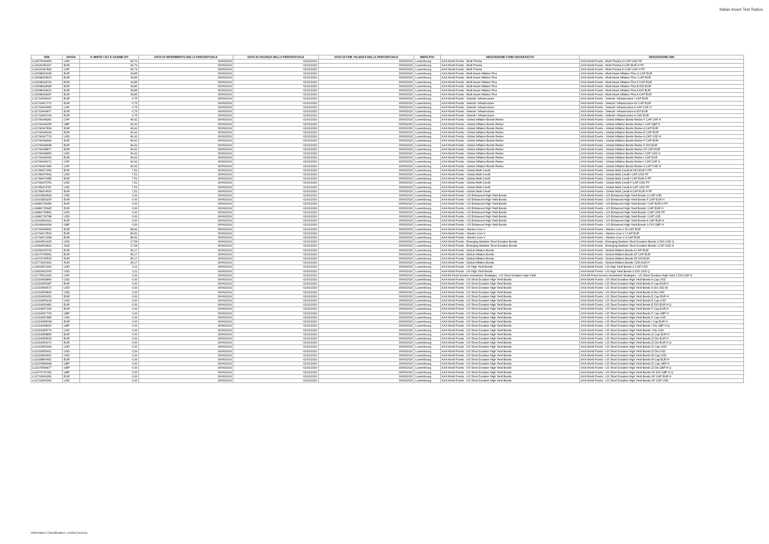Italian Asset Test Ratios
| ISIN | DIVISA | % WHITE LIST E ASSIMILATI | DATA DI RIFERIMENTO DELLA PERCENTUALE | DATA DI VALENZA DELLA PERCENTUALE | DATA DI FINE VALENZA DELLA PERCENTUALE | MERCATO | DESCRIZIONE FUND HOUSE/UCITS | DESCRIZIONE ISIN |
| --- | --- | --- | --- | --- | --- | --- | --- | --- |
| LU1575040453 | USD | 96,79 | 30/06/2019 | 01/01/2020 | 30/06/2020 | Luxembourg | AXA World Funds - Multi Premia | AXA World Funds - Multi Premia ZI CAP USD PF |
| LU1626186107 | EUR | 96,79 | 30/06/2019 | 01/01/2020 | 30/06/2020 | Luxembourg | AXA World Funds - Multi Premia | AXA World Funds - Multi Premia A CAP EUR H PF |
| LU1626187840 | CHF | 96,79 | 30/06/2019 | 01/01/2020 | 30/06/2020 | Luxembourg | AXA World Funds - Multi Premia | AXA World Funds - Multi Premia ZI CAP CHF H PF |
| LU1598029145 | EUR | 34,85 | 30/06/2019 | 01/01/2020 | 30/06/2020 | Luxembourg | AXA World Funds - Multi Asset Inflation Plus | AXA World Funds - Multi Asset Inflation Plus G CAP EUR |
| LU1598028923 | EUR | 34,85 | 30/06/2019 | 01/01/2020 | 30/06/2020 | Luxembourg | AXA World Funds - Multi Asset Inflation Plus | AXA World Funds - Multi Asset Inflation Plus I CAP EUR |
| LU1598028766 | EUR | 34,85 | 30/06/2019 | 01/01/2020 | 30/06/2020 | Luxembourg | AXA World Funds - Multi Asset Inflation Plus | AXA World Funds - Multi Asset Inflation Plus F CAP EUR |
| LU1598028683 | EUR | 34,85 | 30/06/2019 | 01/01/2020 | 30/06/2020 | Luxembourg | AXA World Funds - Multi Asset Inflation Plus | AXA World Funds - Multi Asset Inflation Plus E DIS EUR |
| LU1598028410 | EUR | 34,85 | 30/06/2019 | 01/01/2020 | 30/06/2020 | Luxembourg | AXA World Funds - Multi Asset Inflation Plus | AXA World Funds - Multi Asset Inflation Plus A DIS EUR |
| LU1598028337 | EUR | 34,85 | 30/06/2019 | 01/01/2020 | 30/06/2020 | Luxembourg | AXA World Funds - Multi Asset Inflation Plus | AXA World Funds - Multi Asset Inflation Plus A CAP EUR |
| LU1719068147 | EUR | 0,75 | 30/06/2019 | 01/01/2020 | 30/06/2020 | Luxembourg | AXA World Funds - Selectiv' Infrastructure | AXA World Funds - Selectiv' Infrastructure I CAP EUR |
| LU1719067172 | EUR | 0,75 | 30/06/2019 | 01/01/2020 | 30/06/2020 | Luxembourg | AXA World Funds - Selectiv' Infrastructure | AXA World Funds - Selectiv' Infrastructure AX CAP EUR |
| LU1719066950 | CHF | 0,75 | 30/06/2019 | 01/01/2020 | 30/06/2020 | Luxembourg | AXA World Funds - Selectiv' Infrastructure | AXA World Funds - Selectiv' Infrastructure A CAP CHF H |
| LU1719066877 | EUR | 0,75 | 30/06/2019 | 01/01/2020 | 30/06/2020 | Luxembourg | AXA World Funds - Selectiv' Infrastructure | AXA World Funds - Selectiv' Infrastructure A DIS EUR |
| LU1719066794 | EUR | 0,75 | 30/06/2019 | 01/01/2020 | 30/06/2020 | Luxembourg | AXA World Funds - Selectiv' Infrastructure | AXA World Funds - Selectiv' Infrastructure A CAP EUR |
| LU1790048281 | CHF | 96,42 | 30/06/2019 | 01/01/2020 | 30/06/2020 | Luxembourg | AXA World Funds – Global Inflation Bonds Redex | AXA World Funds – Global Inflation Bonds Redex F CAP CHF H |
| LU1790049255 | GBP | 96,42 | 30/06/2019 | 01/01/2020 | 30/06/2020 | Luxembourg | AXA World Funds – Global Inflation Bonds Redex | AXA World Funds – Global Inflation Bonds Redex I CAP GBP H |
| LU1790047804 | EUR | 96,42 | 30/06/2019 | 01/01/2020 | 30/06/2020 | Luxembourg | AXA World Funds – Global Inflation Bonds Redex | AXA World Funds – Global Inflation Bonds Redex A CAP EUR |
| LU1790048109 | EUR | 96,42 | 30/06/2019 | 01/01/2020 | 30/06/2020 | Luxembourg | AXA World Funds – Global Inflation Bonds Redex | AXA World Funds – Global Inflation Bonds Redex E CAP EUR |
| LU1790047713 | USD | 96,42 | 30/06/2019 | 01/01/2020 | 30/06/2020 | Luxembourg | AXA World Funds – Global Inflation Bonds Redex | AXA World Funds – Global Inflation Bonds Redex A CAP USD H |
| LU1790048364 | EUR | 96,42 | 30/06/2019 | 01/01/2020 | 30/06/2020 | Luxembourg | AXA World Funds – Global Inflation Bonds Redex | AXA World Funds – Global Inflation Bonds Redex F CAP EUR |
| LU1790048448 | EUR | 96,42 | 30/06/2019 | 01/01/2020 | 30/06/2020 | Luxembourg | AXA World Funds – Global Inflation Bonds Redex | AXA World Funds – Global Inflation Bonds Redex F DIS EUR |
| LU1790048877 | EUR | 96,42 | 30/06/2019 | 01/01/2020 | 30/06/2020 | Luxembourg | AXA World Funds – Global Inflation Bonds Redex | AXA World Funds – Global Inflation Bonds Redex ZF CAP EUR |
| LU1790048950 | USD | 96,42 | 30/06/2019 | 01/01/2020 | 30/06/2020 | Luxembourg | AXA World Funds – Global Inflation Bonds Redex | AXA World Funds – Global Inflation Bonds Redex I CAP USD H |
| LU1790049099 | EUR | 96,42 | 30/06/2019 | 01/01/2020 | 30/06/2020 | Luxembourg | AXA World Funds – Global Inflation Bonds Redex | AXA World Funds – Global Inflation Bonds Redex I CAP EUR |
| LU1790049172 | CHF | 96,42 | 30/06/2019 | 01/01/2020 | 30/06/2020 | Luxembourg | AXA World Funds – Global Inflation Bonds Redex | AXA World Funds – Global Inflation Bonds Redex I CAP CHF H |
| LU1790047986 | CHF | 96,42 | 30/06/2019 | 01/01/2020 | 30/06/2020 | Luxembourg | AXA World Funds – Global Inflation Bonds Redex | AXA World Funds – Global Inflation Bonds Redex A CAP CHF H |
| LU1789477459 | EUR | 7,51 | 30/06/2019 | 01/01/2020 | 30/06/2020 | Luxembourg | AXA World Funds – Global Multi Credit | AXA World Funds – Global Multi Credit M DIS EUR H PF |
| LU1789476642 | USD | 7,51 | 30/06/2019 | 01/01/2020 | 30/06/2020 | Luxembourg | AXA World Funds – Global Multi Credit | AXA World Funds – Global Multi Credit I CAP USD PF |
| LU1789476485 | EUR | 7,51 | 30/06/2019 | 01/01/2020 | 30/06/2020 | Luxembourg | AXA World Funds – Global Multi Credit | AXA World Funds – Global Multi Credit I CAP EUR H PF |
| LU1789475750 | USD | 7,51 | 30/06/2019 | 01/01/2020 | 30/06/2020 | Luxembourg | AXA World Funds – Global Multi Credit | AXA World Funds – Global Multi Credit F CAP USD PF |
| LU1789474787 | USD | 7,51 | 30/06/2019 | 01/01/2020 | 30/06/2020 | Luxembourg | AXA World Funds – Global Multi Credit | AXA World Funds – Global Multi Credit A CAP USD PF |
| LU1789474605 | EUR | 7,51 | 30/06/2019 | 01/01/2020 | 30/06/2020 | Luxembourg | AXA World Funds – Global Multi Credit | AXA World Funds – Global Multi Credit A CAP EUR H PF |
| LU1910839544 | USD | 0,00 | 30/06/2019 | 01/01/2020 | 30/06/2020 | Luxembourg | AXA World Funds – US Enhanced High Yield Bonds | AXA World Funds – US Enhanced High Yield Bonds G CAP USD |
| LU1910839205 | EUR | 0,00 | 30/06/2019 | 01/01/2020 | 30/06/2020 | Luxembourg | AXA World Funds – US Enhanced High Yield Bonds | AXA World Funds – US Enhanced High Yield Bonds F CAP EUR H |
| LU1881736083 | EUR | 0,00 | 30/06/2019 | 01/01/2020 | 30/06/2020 | Luxembourg | AXA World Funds – US Enhanced High Yield Bonds | AXA World Funds – US Enhanced High Yield Bonds I CAP EUR H PF |
| LU1881735945 | EUR | 0,00 | 30/06/2019 | 01/01/2020 | 30/06/2020 | Luxembourg | AXA World Funds – US Enhanced High Yield Bonds | AXA World Funds – US Enhanced High Yield Bonds I CAP EUR H |
| LU1881735861 | USD | 0,00 | 30/06/2019 | 01/01/2020 | 30/06/2020 | Luxembourg | AXA World Funds – US Enhanced High Yield Bonds | AXA World Funds – US Enhanced High Yield Bonds I CAP USD PF |
| LU1881735788 | USD | 0,00 | 30/06/2019 | 01/01/2020 | 30/06/2020 | Luxembourg | AXA World Funds – US Enhanced High Yield Bonds | AXA World Funds – US Enhanced High Yield Bonds I CAP USD |
| LU1910839114 | EUR | 0,00 | 30/06/2019 | 01/01/2020 | 30/06/2020 | Luxembourg | AXA World Funds – US Enhanced High Yield Bonds | AXA World Funds – US Enhanced High Yield Bonds A CAP EUR H |
| LU2049494334 | GBP | 0,00 | 30/06/2019 | 01/01/2020 | 30/06/2020 | Luxembourg | AXA World Funds – US Enhanced High Yield Bonds | AXA World Funds – US Enhanced High Yield Bonds G DIS GBP H |
| LU1794068962 | EUR | 89,81 | 30/06/2019 | 01/01/2020 | 30/06/2020 | Luxembourg | AXA World Funds – Mantra Core V | AXA World Funds – Mantra Core V M CAP EUR |
| LU1794073533 | EUR | 89,81 | 30/06/2019 | 01/01/2020 | 30/06/2020 | Luxembourg | AXA World Funds – Mantra Core V | AXA World Funds – Mantra Core V I CAP EUR |
| LU1794072998 | EUR | 89,81 | 30/06/2019 | 01/01/2020 | 30/06/2020 | Luxembourg | AXA World Funds – Mantra Core V | AXA World Funds – Mantra Core V A CAP EUR |
| LU1819502425 | USD | 17,58 | 30/06/2019 | 01/01/2020 | 30/06/2020 | Luxembourg | AXA World Funds - Emerging Markets Short Duration Bonds | AXA World Funds - Emerging Markets Short Duration Bonds U DIS USD Q |
| LU1954530801 | SGD | 17,58 | 30/06/2019 | 01/01/2020 | 30/06/2020 | Luxembourg | AXA World Funds - Emerging Markets Short Duration Bonds | AXA World Funds - Emerging Markets Short Duration Bonds I CAP SGD H |
| LU0266009793 | EUR | 95,17 | 30/06/2019 | 01/01/2020 | 30/06/2020 | Luxembourg | AXA World Funds - Global Inflation Bonds | AXA World Funds - Global Inflation Bonds A CAP EUR |
| LU1670745451 | EUR | 95,17 | 30/06/2019 | 01/01/2020 | 30/06/2020 | Luxembourg | AXA World Funds - Global Inflation Bonds | AXA World Funds - Global Inflation Bonds ZF CAP EUR |
| LU1670745535 | EUR | 95,17 | 30/06/2019 | 01/01/2020 | 30/06/2020 | Luxembourg | AXA World Funds - Global Inflation Bonds | AXA World Funds - Global Inflation Bonds ZF DIS EUR |
| LU1774150491 | AUD | 95,17 | 30/06/2019 | 01/01/2020 | 30/06/2020 | Luxembourg | AXA World Funds - Global Inflation Bonds | AXA World Funds - Global Inflation Bonds I DIS AUD H |
| LU1819501963 | USD | 0,11 | 30/06/2019 | 01/01/2020 | 30/06/2020 | Luxembourg | AXA World Funds - US High Yield Bonds | AXA World Funds - US High Yield Bonds U CAP USD |
| LU1819502003 | USD | 0,11 | 30/06/2019 | 01/01/2020 | 30/06/2020 | Luxembourg | AXA World Funds - US High Yield Bonds | AXA World Funds - US High Yield Bonds U DIS USD Q |
| LU1775619163 | CHF | 0,00 | 30/06/2019 | 01/01/2020 | 30/06/2020 | Luxembourg | AXA IM Fixed Income Investment Strategies - US Short Duration High Yield | AXA IM Fixed Income Investment Strategies - US Short Duration High Yield Z DIS CHF H |
| LU1319654866 | USD | 0,00 | 30/06/2019 | 01/01/2020 | 30/06/2020 | Luxembourg | AXA World Funds - US Short Duration High Yield Bonds | AXA World Funds - US Short Duration High Yield Bonds A Cap USD |
| LU1319655087 | EUR | 0,00 | 30/06/2019 | 01/01/2020 | 30/06/2020 | Luxembourg | AXA World Funds - US Short Duration High Yield Bonds | AXA World Funds - US Short Duration High Yield Bonds A Cap EUR H |
| LU1319655673 | USD | 0,00 | 30/06/2019 | 01/01/2020 | 30/06/2020 | Luxembourg | AXA World Funds - US Short Duration High Yield Bonds | AXA World Funds - US Short Duration High Yield Bonds A Dis USD M |
| LU1319655830 | USD | 0,00 | 30/06/2019 | 01/01/2020 | 30/06/2020 | Luxembourg | AXA World Funds - US Short Duration High Yield Bonds | AXA World Funds - US Short Duration High Yield Bonds A Dis USD |
| LU1319656051 | EUR | 0,00 | 30/06/2019 | 01/01/2020 | 30/06/2020 | Luxembourg | AXA World Funds - US Short Duration High Yield Bonds | AXA World Funds - US Short Duration High Yield Bonds E Cap EUR H |
| LU1319656218 | USD | 0,00 | 30/06/2019 | 01/01/2020 | 30/06/2020 | Luxembourg | AXA World Funds - US Short Duration High Yield Bonds | AXA World Funds - US Short Duration High Yield Bonds E Cap USD |
| LU1319656481 | EUR | 0,00 | 30/06/2019 | 01/01/2020 | 30/06/2020 | Luxembourg | AXA World Funds - US Short Duration High Yield Bonds | AXA World Funds - US Short Duration High Yield Bonds E DIS EUR H Q |
| LU1319657299 | EUR | 0,00 | 30/06/2019 | 01/01/2020 | 30/06/2020 | Luxembourg | AXA World Funds - US Short Duration High Yield Bonds | AXA World Funds - US Short Duration High Yield Bonds F Cap EUR H |
| LU1319657703 | GBP | 0,00 | 30/06/2019 | 01/01/2020 | 30/06/2020 | Luxembourg | AXA World Funds - US Short Duration High Yield Bonds | AXA World Funds - US Short Duration High Yield Bonds F Cap GBP H |
| LU1319657885 | USD | 0,00 | 30/06/2019 | 01/01/2020 | 30/06/2020 | Luxembourg | AXA World Funds - US Short Duration High Yield Bonds | AXA World Funds - US Short Duration High Yield Bonds F Cap USD |
| LU1319658008 | EUR | 0,00 | 30/06/2019 | 01/01/2020 | 30/06/2020 | Luxembourg | AXA World Funds - US Short Duration High Yield Bonds | AXA World Funds - US Short Duration High Yield Bonds I Cap EUR H |
| LU1319658420 | GBP | 0,00 | 30/06/2019 | 01/01/2020 | 30/06/2020 | Luxembourg | AXA World Funds - US Short Duration High Yield Bonds | AXA World Funds - US Short Duration High Yield Bonds I Dis GBP H Q |
| LU1319658776 | USD | 0,00 | 30/06/2019 | 01/01/2020 | 30/06/2020 | Luxembourg | AXA World Funds - US Short Duration High Yield Bonds | AXA World Funds - US Short Duration High Yield Bonds I Dis USD |
| LU1319658859 | EUR | 0,00 | 30/06/2019 | 01/01/2020 | 30/06/2020 | Luxembourg | AXA World Funds - US Short Duration High Yield Bonds | AXA World Funds - US Short Duration High Yield Bonds ZI Cap EUR H |
| LU1319658933 | EUR | 0,00 | 30/06/2019 | 01/01/2020 | 30/06/2020 | Luxembourg | AXA World Funds - US Short Duration High Yield Bonds | AXA World Funds - US Short Duration High Yield Bonds ZI Dis EUR H |
| LU1319659071 | EUR | 0,00 | 30/06/2019 | 01/01/2020 | 30/06/2020 | Luxembourg | AXA World Funds - US Short Duration High Yield Bonds | AXA World Funds - US Short Duration High Yield Bonds ZI Dis EUR H Q |
| LU1319659154 | USD | 0,00 | 30/06/2019 | 01/01/2020 | 30/06/2020 | Luxembourg | AXA World Funds - US Short Duration High Yield Bonds | AXA World Funds - US Short Duration High Yield Bonds ZI Cap USD |
| LU1319659311 | USD | 0,00 | 30/06/2019 | 01/01/2020 | 30/06/2020 | Luxembourg | AXA World Funds - US Short Duration High Yield Bonds | AXA World Funds - US Short Duration High Yield Bonds ZI Dis USD |
| LU1319659402 | USD | 0,00 | 30/06/2019 | 01/01/2020 | 30/06/2020 | Luxembourg | AXA World Funds - US Short Duration High Yield Bonds | AXA World Funds - US Short Duration High Yield Bonds M Cap USD |
| LU1428860651 | EUR | 0,00 | 30/06/2019 | 01/01/2020 | 30/06/2020 | Luxembourg | AXA World Funds - US Short Duration High Yield Bonds | AXA World Funds - US Short Duration High Yield Bonds M Cap EUR H |
| LU1479558048 | GBP | 0,00 | 30/06/2019 | 01/01/2020 | 30/06/2020 | Luxembourg | AXA World Funds - US Short Duration High Yield Bonds | AXA World Funds - US Short Duration High Yield Bonds ZI Cap GBP H |
| LU1479558477 | GBP | 0,00 | 30/06/2019 | 01/01/2020 | 30/06/2020 | Luxembourg | AXA World Funds - US Short Duration High Yield Bonds | AXA World Funds - US Short Duration High Yield Bonds ZI Dis GBP H Q |
| LU1670747150 | GBP | 0,00 | 30/06/2019 | 01/01/2020 | 30/06/2020 | Luxembourg | AXA World Funds - US Short Duration High Yield Bonds | AXA World Funds - US Short Duration High Yield Bonds UF DIS GBP H Q |
| LU1719066281 | EUR | 0,00 | 30/06/2019 | 01/01/2020 | 30/06/2020 | Luxembourg | AXA World Funds - US Short Duration High Yield Bonds | AXA World Funds - US Short Duration High Yield Bonds UF CAP EUR H |
| LU1719066364 | USD | 0,00 | 30/06/2019 | 01/01/2020 | 30/06/2020 | Luxembourg | AXA World Funds - US Short Duration High Yield Bonds | AXA World Funds - US Short Duration High Yield Bonds UF CAP USD |
Information Classification: Limited Access